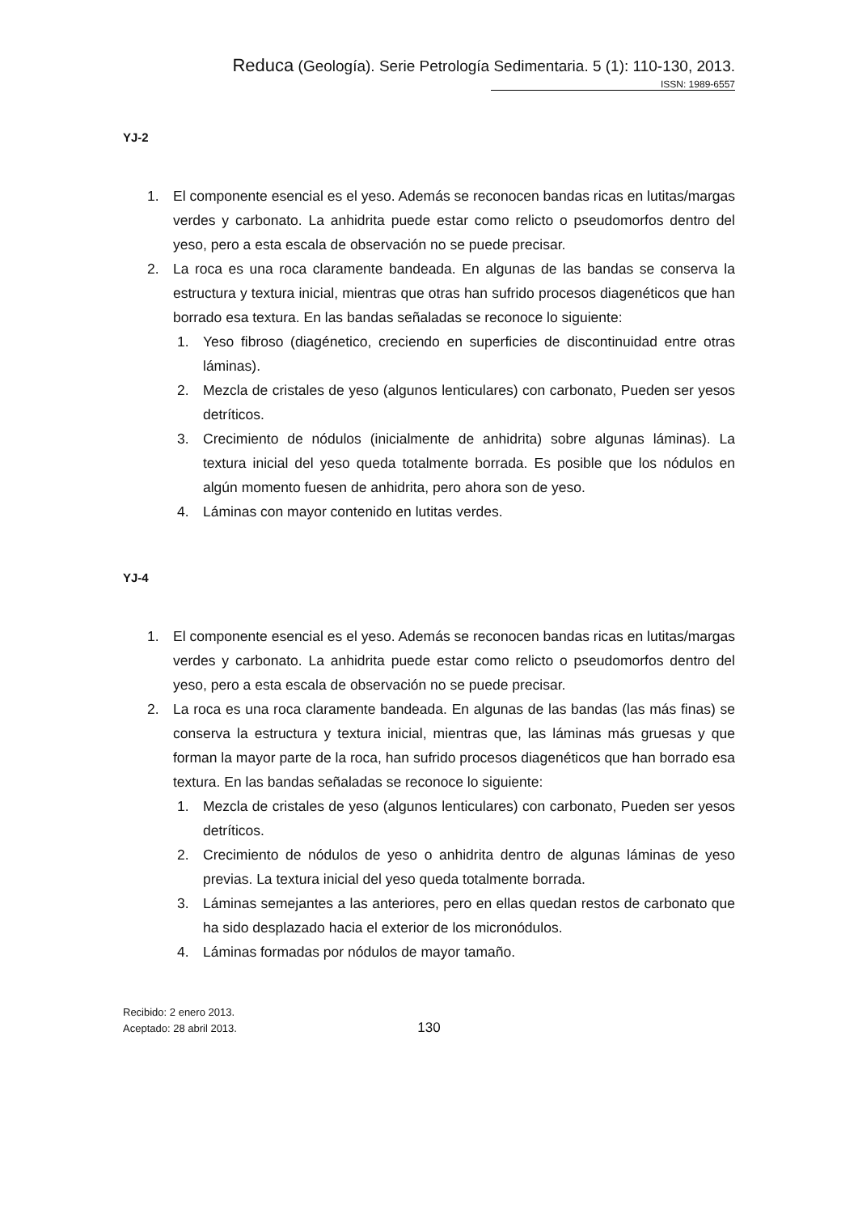Reduca (Geología). Serie Petrología Sedimentaria. 5 (1): 110-130, 2013.
ISSN: 1989-6557
YJ-2
1. El componente esencial es el yeso. Además se reconocen bandas ricas en lutitas/margas verdes y carbonato. La anhidrita puede estar como relicto o pseudomorfos dentro del yeso, pero a esta escala de observación no se puede precisar.
2. La roca es una roca claramente bandeada. En algunas de las bandas se conserva la estructura y textura inicial, mientras que otras han sufrido procesos diagenéticos que han borrado esa textura. En las bandas señaladas se reconoce lo siguiente:
1. Yeso fibroso (diagénetico, creciendo en superficies de discontinuidad entre otras láminas).
2. Mezcla de cristales de yeso (algunos lenticulares) con carbonato, Pueden ser yesos detríticos.
3. Crecimiento de nódulos (inicialmente de anhidrita) sobre algunas láminas). La textura inicial del yeso queda totalmente borrada. Es posible que los nódulos en algún momento fuesen de anhidrita, pero ahora son de yeso.
4. Láminas con mayor contenido en lutitas verdes.
YJ-4
1. El componente esencial es el yeso. Además se reconocen bandas ricas en lutitas/margas verdes y carbonato. La anhidrita puede estar como relicto o pseudomorfos dentro del yeso, pero a esta escala de observación no se puede precisar.
2. La roca es una roca claramente bandeada. En algunas de las bandas (las más finas) se conserva la estructura y textura inicial, mientras que, las láminas más gruesas y que forman la mayor parte de la roca, han sufrido procesos diagenéticos que han borrado esa textura. En las bandas señaladas se reconoce lo siguiente:
1. Mezcla de cristales de yeso (algunos lenticulares) con carbonato, Pueden ser yesos detríticos.
2. Crecimiento de nódulos de yeso o anhidrita dentro de algunas láminas de yeso previas. La textura inicial del yeso queda totalmente borrada.
3. Láminas semejantes a las anteriores, pero en ellas quedan restos de carbonato que ha sido desplazado hacia el exterior de los micronódulos.
4. Láminas formadas por nódulos de mayor tamaño.
Recibido: 2 enero 2013.
Aceptado: 28 abril 2013.
130